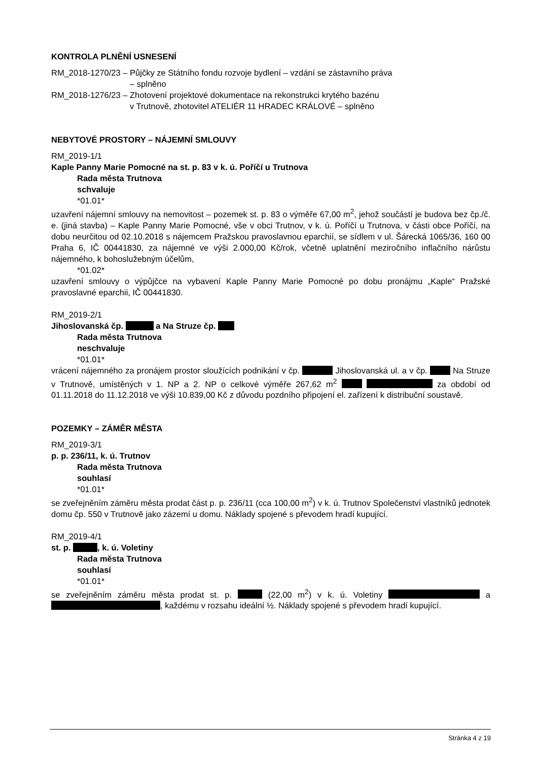KONTROLA PLNĚNÍ USNESENÍ
RM_2018-1270/23 – Půjčky ze Státního fondu rozvoje bydlení – vzdání se zástavního práva
– splněno
RM_2018-1276/23 – Zhotovení projektové dokumentace na rekonstrukci krytého bazénu
v Trutnově, zhotovitel ATELIÉR 11 HRADEC KRÁLOVÉ – splněno
NEBYTOVÉ PROSTORY – NÁJEMNÍ SMLOUVY
RM_2019-1/1
Kaple Panny Marie Pomocné na st. p. 83 v k. ú. Poříčí u Trutnova
Rada města Trutnova
schvaluje
*01.01*
uzavření nájemní smlouvy na nemovitost – pozemek st. p. 83 o výměře 67,00 m<sup>2</sup>, jehož součástí je budova bez čp./č. e. (jiná stavba) – Kaple Panny Marie Pomocné, vše v obci Trutnov, v k. ú. Poříčí u Trutnova, v části obce Poříčí, na dobu neurčitou od 02.10.2018 s nájemcem Pražskou pravoslavnou eparchií, se sídlem v ul. Šárecká 1065/36, 160 00 Praha 6, IČ 00441830, za nájemné ve výši 2.000,00 Kč/rok, včetně uplatnění meziročního inflačního nárůstu nájemného, k bohoslužebným účelům,
*01.02*
uzavření smlouvy o výpůjčce na vybavení Kaple Panny Marie Pomocné po dobu pronájmu „Kaple“ Pražské pravoslavné eparchii, IČ 00441830.
RM_2019-2/1
Jihoslovanská čp. a Na Struze čp.
Rada města Trutnova
neschvaluje
*01.01*
vrácení nájemného za pronájem prostor sloužících podnikání v čp. Jihoslovanská ul. a v čp. Na Struze v Trutnově, umístěných v 1. NP a 2. NP o celkové výměře 267,62 m<sup>2</sup> za období od 01.11.2018 do 11.12.2018 ve výši 10.839,00 Kč z důvodu pozdního připojení el. zařízení k distribuční soustavě.
POZEMKY – ZÁMĚR MĚSTA
RM_2019-3/1
p. p. 236/11, k. ú. Trutnov
Rada města Trutnova
souhlasí
*01.01*
se zveřejněním záměru města prodat část p. p. 236/11 (cca 100,00 m<sup>2</sup>) v k. ú. Trutnov Společenství vlastníků jednotek domu čp. 550 v Trutnově jako zázemí u domu. Náklady spojené s převodem hradí kupující.
RM_2019-4/1
st. p. , k. ú. Voletiny
Rada města Trutnova
souhlasí
*01.01*
se zveřejněním záměru města prodat st. p. (22,00 m<sup>2</sup>) v k. ú. Voletiny a , každému v rozsahu ideální ½. Náklady spojené s převodem hradí kupující.
Stránka 4 z 19